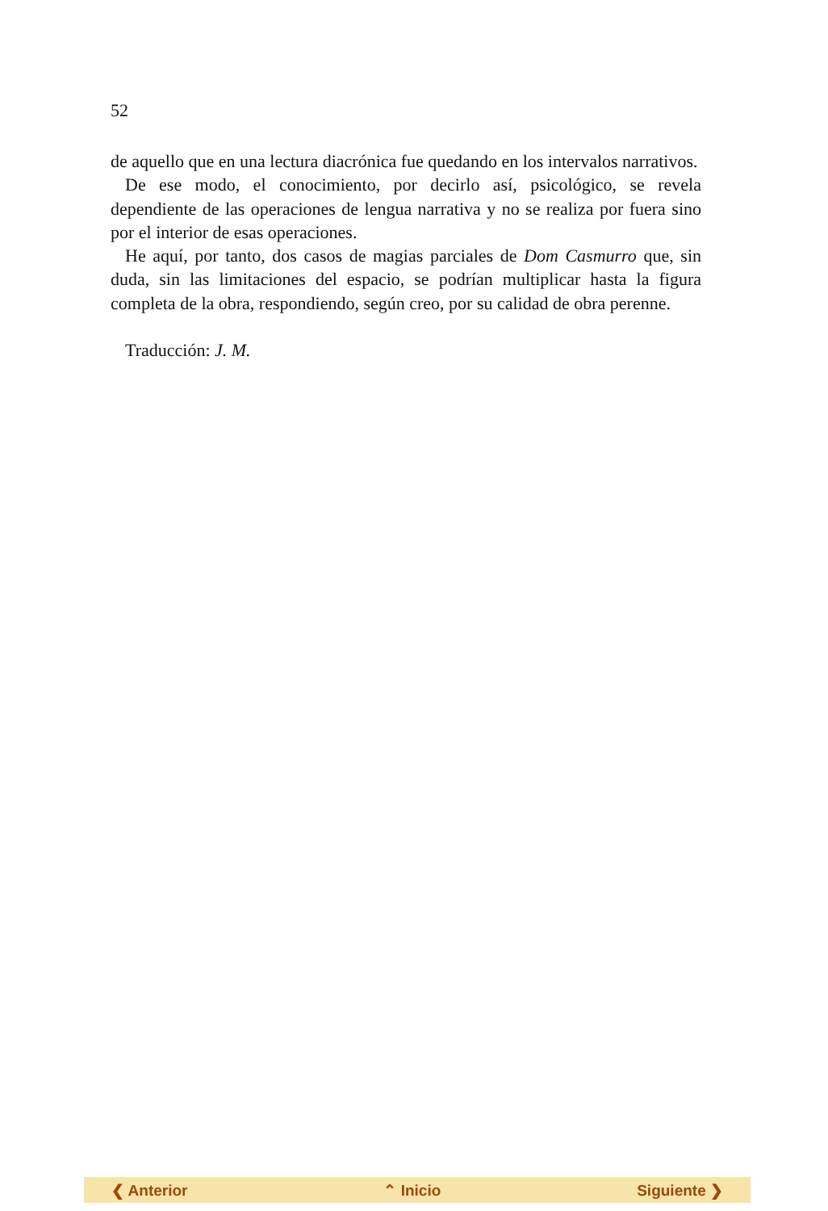52
de aquello que en una lectura diacrónica fue quedando en los intervalos narrativos.
De ese modo, el conocimiento, por decirlo así, psicológico, se revela dependiente de las operaciones de lengua narrativa y no se realiza por fuera sino por el interior de esas operaciones.
He aquí, por tanto, dos casos de magias parciales de Dom Casmurro que, sin duda, sin las limitaciones del espacio, se podrían multiplicar hasta la figura completa de la obra, respondiendo, según creo, por su calidad de obra perenne.
Traducción: J. M.
❮ Anterior ⌃ Inicio Siguiente ❯